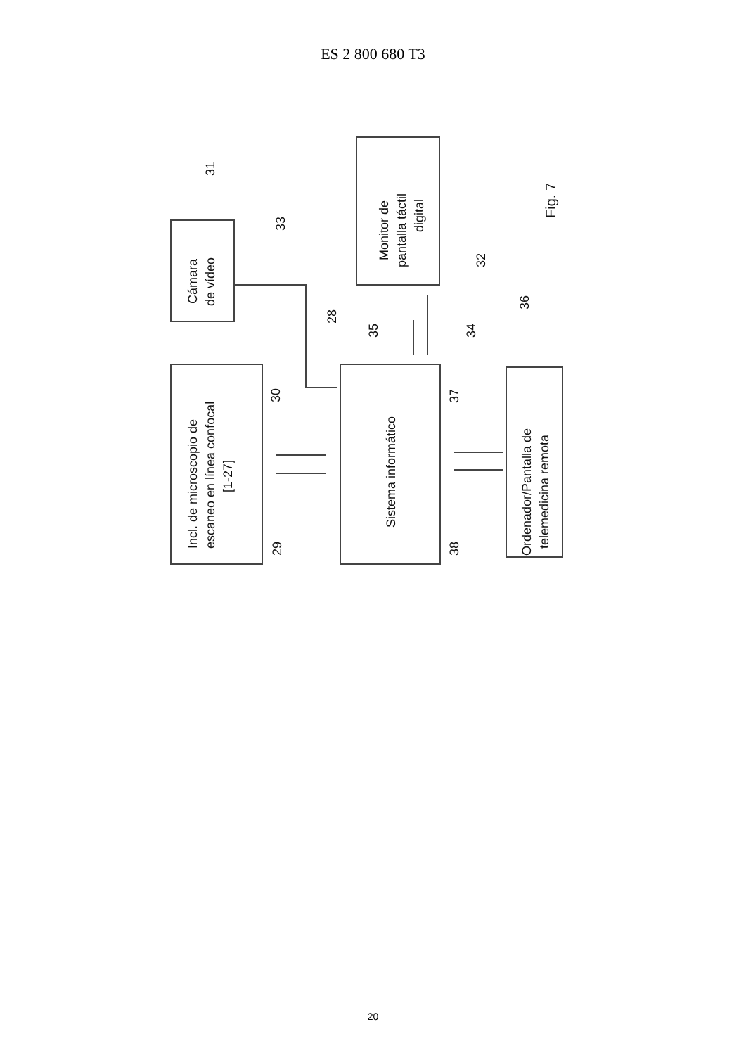ES 2 800 680 T3
Incl. de microscopio de
escaneo en línea confocal
[1-27]
Cámara
de vídeo
Sistema informático
Monitor de
pantalla táctil
digital
Ordenador/Pantalla de
telemedicina remota
Fig. 7
31
33
28
30
29
35
34
37
38
32
36
20